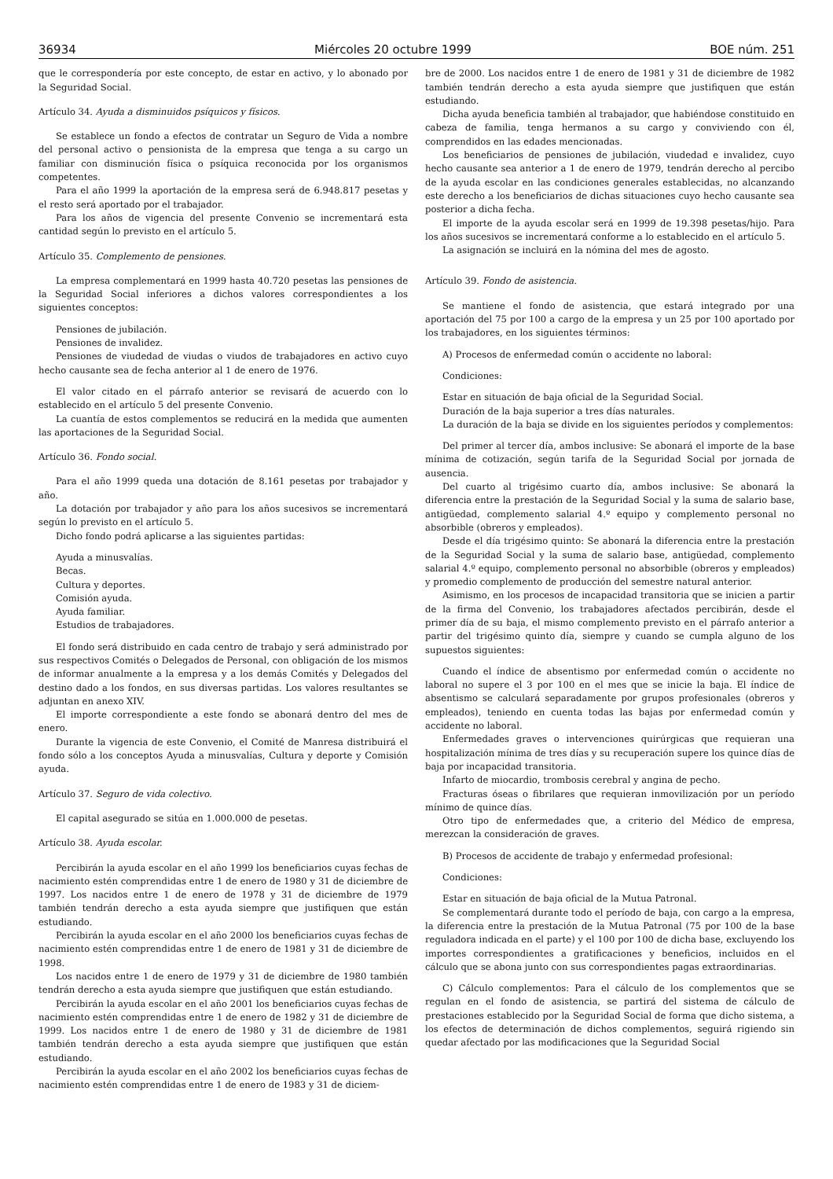36934 Miércoles 20 octubre 1999 BOE núm. 251
que le correspondería por este concepto, de estar en activo, y lo abonado por la Seguridad Social.
Artículo 34. Ayuda a disminuidos psíquicos y físicos.
Se establece un fondo a efectos de contratar un Seguro de Vida a nombre del personal activo o pensionista de la empresa que tenga a su cargo un familiar con disminución física o psíquica reconocida por los organismos competentes.
Para el año 1999 la aportación de la empresa será de 6.948.817 pesetas y el resto será aportado por el trabajador.
Para los años de vigencia del presente Convenio se incrementará esta cantidad según lo previsto en el artículo 5.
Artículo 35. Complemento de pensiones.
La empresa complementará en 1999 hasta 40.720 pesetas las pensiones de la Seguridad Social inferiores a dichos valores correspondientes a los siguientes conceptos:
Pensiones de jubilación.
Pensiones de invalidez.
Pensiones de viudedad de viudas o viudos de trabajadores en activo cuyo hecho causante sea de fecha anterior al 1 de enero de 1976.
El valor citado en el párrafo anterior se revisará de acuerdo con lo establecido en el artículo 5 del presente Convenio.
La cuantía de estos complementos se reducirá en la medida que aumenten las aportaciones de la Seguridad Social.
Artículo 36. Fondo social.
Para el año 1999 queda una dotación de 8.161 pesetas por trabajador y año.
La dotación por trabajador y año para los años sucesivos se incrementará según lo previsto en el artículo 5.
Dicho fondo podrá aplicarse a las siguientes partidas:
Ayuda a minusvalías.
Becas.
Cultura y deportes.
Comisión ayuda.
Ayuda familiar.
Estudios de trabajadores.
El fondo será distribuido en cada centro de trabajo y será administrado por sus respectivos Comités o Delegados de Personal, con obligación de los mismos de informar anualmente a la empresa y a los demás Comités y Delegados del destino dado a los fondos, en sus diversas partidas. Los valores resultantes se adjuntan en anexo XIV.
El importe correspondiente a este fondo se abonará dentro del mes de enero.
Durante la vigencia de este Convenio, el Comité de Manresa distribuirá el fondo sólo a los conceptos Ayuda a minusvalías, Cultura y deporte y Comisión ayuda.
Artículo 37. Seguro de vida colectivo.
El capital asegurado se sitúa en 1.000.000 de pesetas.
Artículo 38. Ayuda escolar.
Percibirán la ayuda escolar en el año 1999 los beneficiarios cuyas fechas de nacimiento estén comprendidas entre 1 de enero de 1980 y 31 de diciembre de 1997. Los nacidos entre 1 de enero de 1978 y 31 de diciembre de 1979 también tendrán derecho a esta ayuda siempre que justifiquen que están estudiando.
Percibirán la ayuda escolar en el año 2000 los beneficiarios cuyas fechas de nacimiento estén comprendidas entre 1 de enero de 1981 y 31 de diciembre de 1998.
Los nacidos entre 1 de enero de 1979 y 31 de diciembre de 1980 también tendrán derecho a esta ayuda siempre que justifiquen que están estudiando.
Percibirán la ayuda escolar en el año 2001 los beneficiarios cuyas fechas de nacimiento estén comprendidas entre 1 de enero de 1982 y 31 de diciembre de 1999. Los nacidos entre 1 de enero de 1980 y 31 de diciembre de 1981 también tendrán derecho a esta ayuda siempre que justifiquen que están estudiando.
Percibirán la ayuda escolar en el año 2002 los beneficiarios cuyas fechas de nacimiento estén comprendidas entre 1 de enero de 1983 y 31 de diciem-
bre de 2000. Los nacidos entre 1 de enero de 1981 y 31 de diciembre de 1982 también tendrán derecho a esta ayuda siempre que justifiquen que están estudiando.
Dicha ayuda beneficia también al trabajador, que habiéndose constituido en cabeza de familia, tenga hermanos a su cargo y conviviendo con él, comprendidos en las edades mencionadas.
Los beneficiarios de pensiones de jubilación, viudedad e invalidez, cuyo hecho causante sea anterior a 1 de enero de 1979, tendrán derecho al percibo de la ayuda escolar en las condiciones generales establecidas, no alcanzando este derecho a los beneficiarios de dichas situaciones cuyo hecho causante sea posterior a dicha fecha.
El importe de la ayuda escolar será en 1999 de 19.398 pesetas/hijo. Para los años sucesivos se incrementará conforme a lo establecido en el artículo 5.
La asignación se incluirá en la nómina del mes de agosto.
Artículo 39. Fondo de asistencia.
Se mantiene el fondo de asistencia, que estará integrado por una aportación del 75 por 100 a cargo de la empresa y un 25 por 100 aportado por los trabajadores, en los siguientes términos:
A) Procesos de enfermedad común o accidente no laboral:
Condiciones:
Estar en situación de baja oficial de la Seguridad Social.
Duración de la baja superior a tres días naturales.
La duración de la baja se divide en los siguientes períodos y complementos:
Del primer al tercer día, ambos inclusive: Se abonará el importe de la base mínima de cotización, según tarifa de la Seguridad Social por jornada de ausencia.
Del cuarto al trigésimo cuarto día, ambos inclusive: Se abonará la diferencia entre la prestación de la Seguridad Social y la suma de salario base, antigüedad, complemento salarial 4.º equipo y complemento personal no absorbible (obreros y empleados).
Desde el día trigésimo quinto: Se abonará la diferencia entre la prestación de la Seguridad Social y la suma de salario base, antigüedad, complemento salarial 4.º equipo, complemento personal no absorbible (obreros y empleados) y promedio complemento de producción del semestre natural anterior.
Asimismo, en los procesos de incapacidad transitoria que se inicien a partir de la firma del Convenio, los trabajadores afectados percibirán, desde el primer día de su baja, el mismo complemento previsto en el párrafo anterior a partir del trigésimo quinto día, siempre y cuando se cumpla alguno de los supuestos siguientes:
Cuando el índice de absentismo por enfermedad común o accidente no laboral no supere el 3 por 100 en el mes que se inicie la baja. El índice de absentismo se calculará separadamente por grupos profesionales (obreros y empleados), teniendo en cuenta todas las bajas por enfermedad común y accidente no laboral.
Enfermedades graves o intervenciones quirúrgicas que requieran una hospitalización mínima de tres días y su recuperación supere los quince días de baja por incapacidad transitoria.
Infarto de miocardio, trombosis cerebral y angina de pecho.
Fracturas óseas o fibrilares que requieran inmovilización por un período mínimo de quince días.
Otro tipo de enfermedades que, a criterio del Médico de empresa, merezcan la consideración de graves.
B) Procesos de accidente de trabajo y enfermedad profesional:
Condiciones:
Estar en situación de baja oficial de la Mutua Patronal.
Se complementará durante todo el período de baja, con cargo a la empresa, la diferencia entre la prestación de la Mutua Patronal (75 por 100 de la base reguladora indicada en el parte) y el 100 por 100 de dicha base, excluyendo los importes correspondientes a gratificaciones y beneficios, incluidos en el cálculo que se abona junto con sus correspondientes pagas extraordinarias.
C) Cálculo complementos: Para el cálculo de los complementos que se regulan en el fondo de asistencia, se partirá del sistema de cálculo de prestaciones establecido por la Seguridad Social de forma que dicho sistema, a los efectos de determinación de dichos complementos, seguirá rigiendo sin quedar afectado por las modificaciones que la Seguridad Social